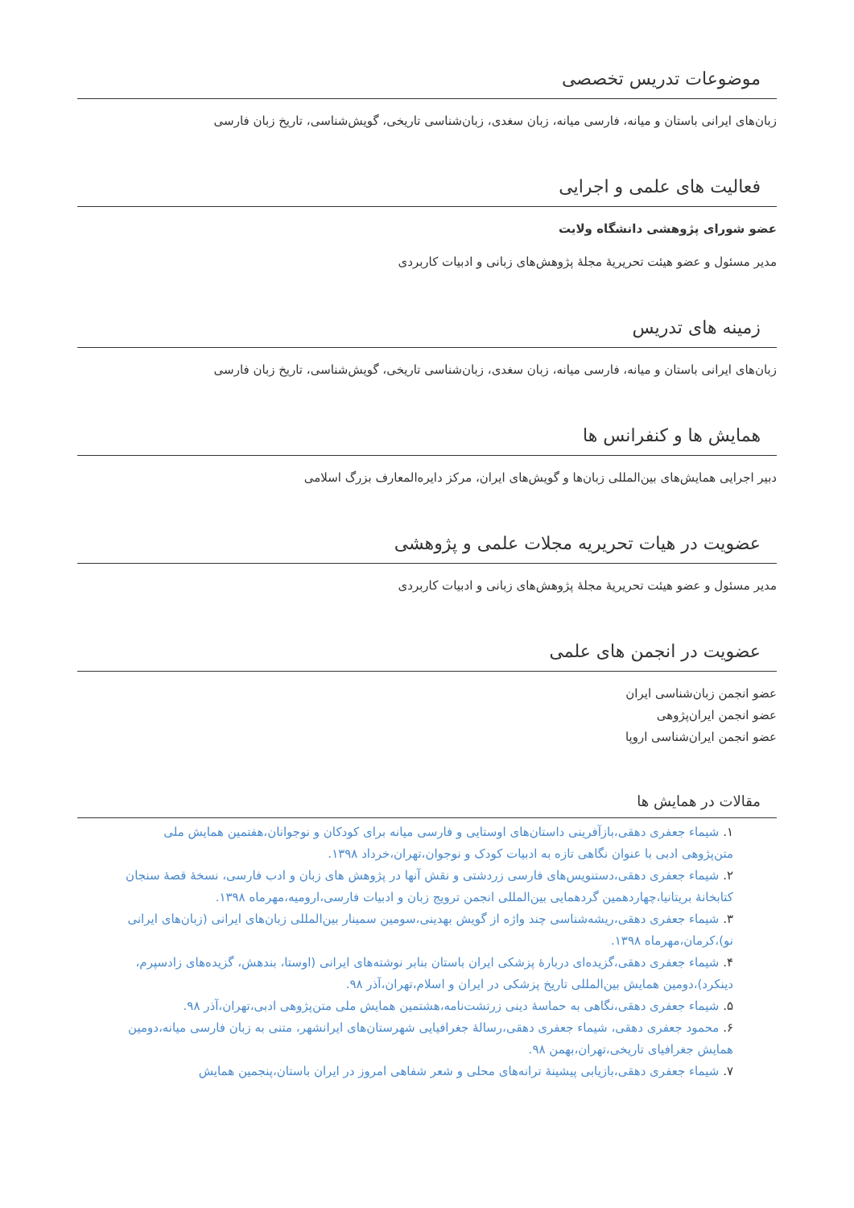موضوعات تدریس تخصصی
زبان‌های ایرانی باستان و میانه، فارسی میانه، زبان سغدی، زبان‌شناسی تاریخی، گویش‌شناسی، تاریخ زبان فارسی
فعالیت های علمی و اجرایی
عضو شورای پژوهشی دانشگاه ولایت
مدیر مسئول و عضو هیئت تحریریهٔ مجلهٔ پژوهش‌های زبانی و ادبیات کاربردی
زمینه های تدریس
زبان‌های ایرانی باستان و میانه، فارسی میانه، زبان سغدی، زبان‌شناسی تاریخی، گویش‌شناسی، تاریخ زبان فارسی
همایش ها و کنفرانس ها
دبیر اجرایی همایش‌های بین‌المللی زبان‌ها و گویش‌های ایران، مرکز دایره‌المعارف بزرگ اسلامی
عضویت در هیات تحریریه مجلات علمی و پژوهشی
مدیر مسئول و عضو هیئت تحریریهٔ مجلهٔ پژوهش‌های زبانی و ادبیات کاربردی
عضویت در انجمن های علمی
عضو انجمن زبان‌شناسی ایران
عضو انجمن ایران‌پژوهی
عضو انجمن ایران‌شناسی اروپا
مقالات در همایش ها
۱. شیماء جعفری دهقی،بازآفرینی داستان‌های اوستایی و فارسی میانه برای کودکان و نوجوانان،هفتمین همایش ملی متن‌پژوهی ادبی با عنوان نگاهی تازه به ادبیات کودک و نوجوان،تهران،خرداد ۱۳۹۸.
۲. شیماء جعفری دهقی،دستنویس‌های فارسی زردشتی و نقش آنها در پژوهش های زبان و ادب فارسی، نسخهٔ قصهٔ سنجان کتابخانهٔ بریتانیا،چهاردهمین گردهمایی بین‌المللی انجمن ترویج زبان و ادبیات فارسی،ارومیه،مهرماه ۱۳۹۸.
۳. شیماء جعفری دهقی،ریشه‌شناسی چند واژه از گویش بهدینی،سومین سمینار بین‌المللی زبان‌های ایرانی (زبان‌های ایرانی نو)،کرمان،مهرماه ۱۳۹۸.
۴. شیماء جعفری دهقی،گزیده‌ای دربارهٔ پزشکی ایران باستان بنابر نوشته‌های ایرانی (اوستا، بندهش، گزیده‌های زادسپرم، دینکرد)،دومین همایش بین‌المللی تاریخ پزشکی در ایران و اسلام،تهران،آذر ۹۸.
۵. شیماء جعفری دهقی،نگاهی به حماسهٔ دینی زرتشت‌نامه،هشتمین همایش ملی متن‌پژوهی ادبی،تهران،آذر ۹۸.
۶. محمود جعفری دهقی، شیماء جعفری دهقی،رسالهٔ جغرافیایی شهرستان‌های ایرانشهر، متنی به زبان فارسی میانه،دومین همایش جغرافیای تاریخی،تهران،بهمن ۹۸.
۷. شیماء جعفری دهقی،بازیابی پیشینهٔ ترانه‌های محلی و شعر شفاهی امروز در ایران باستان،پنجمین همایش